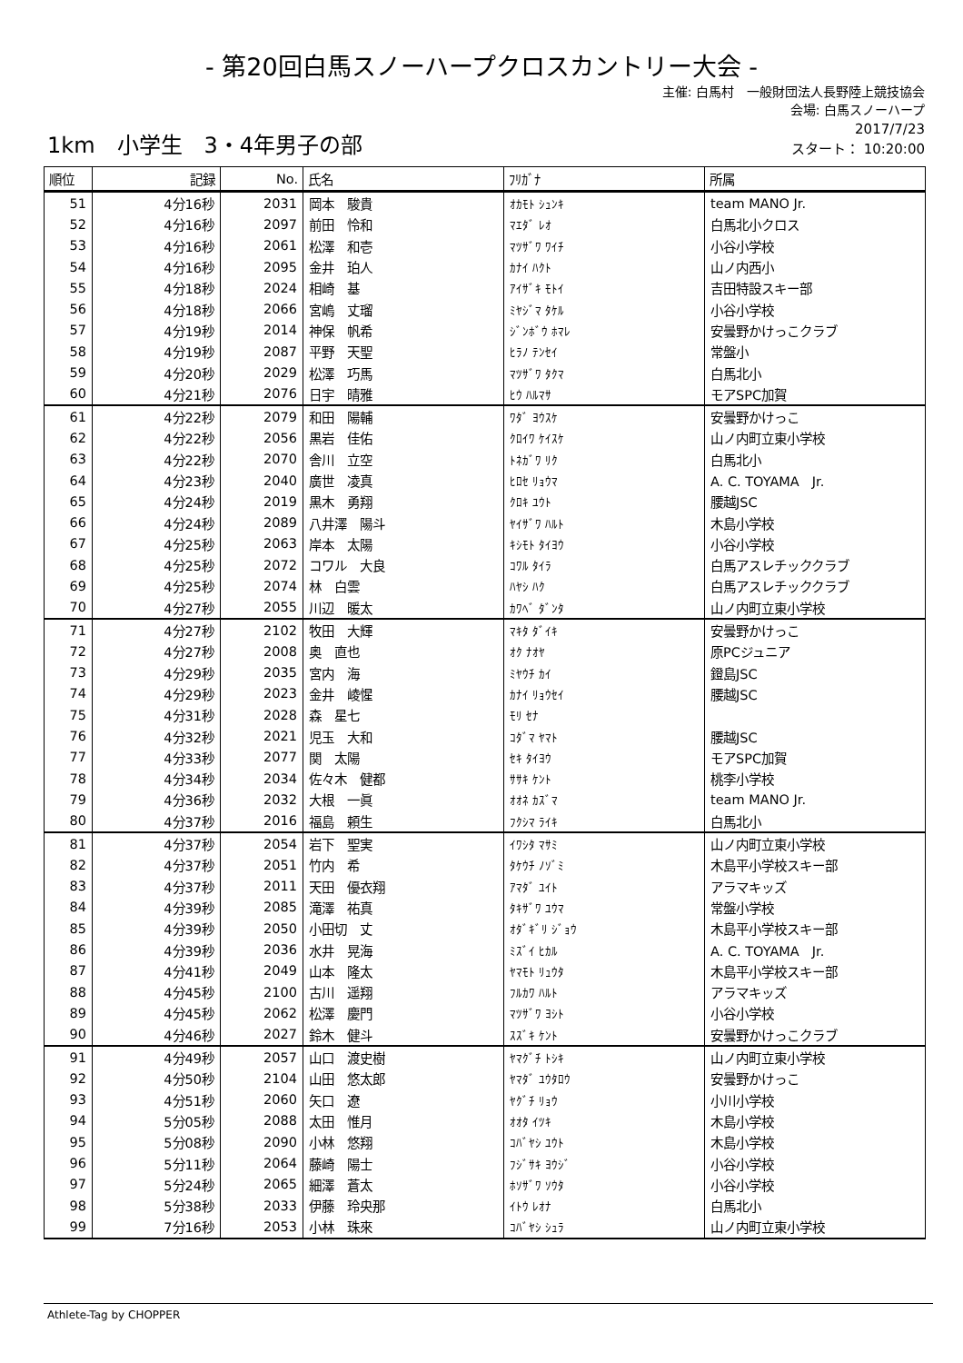- 第20回白馬スノーハープクロスカントリー大会 -
主催: 白馬村　一般財団法人長野陸上競技協会
会場: 白馬スノーハープ
1km　小学生　3・4年男子の部
2017/7/23
スタート： 10:20:00
| 順位 | 記録 | No. | 氏名 | ﾌﾘｶﾞﾅ | 所属 |
| --- | --- | --- | --- | --- | --- |
| 51 | 4分16秒 | 2031 | 岡本 駿貴 | ｵｶﾓﾄ ｼｭﾝｷ | team MANO Jr. |
| 52 | 4分16秒 | 2097 | 前田 怜和 | ﾏｴﾀﾞ ﾚｵ | 白馬北小クロス |
| 53 | 4分16秒 | 2061 | 松澤 和壱 | ﾏﾂｻﾞﾜ ﾜｲﾁ | 小谷小学校 |
| 54 | 4分16秒 | 2095 | 金井 珀人 | ｶﾅｲ ﾊｸﾄ | 山ノ内西小 |
| 55 | 4分18秒 | 2024 | 相崎 基 | ｱｲｻﾞｷ ﾓﾄｲ | 吉田特設スキー部 |
| 56 | 4分18秒 | 2066 | 宮嶋 丈瑠 | ﾐﾔｼﾞﾏ ﾀｹﾙ | 小谷小学校 |
| 57 | 4分19秒 | 2014 | 神保 帆希 | ｼﾞﾝﾎﾞｳ ﾎﾏﾚ | 安曇野かけっこクラブ |
| 58 | 4分19秒 | 2087 | 平野 天聖 | ﾋﾗﾉ ﾃﾝｾｲ | 常盤小 |
| 59 | 4分20秒 | 2029 | 松澤 巧馬 | ﾏﾂｻﾞﾜ ﾀｸﾏ | 白馬北小 |
| 60 | 4分21秒 | 2076 | 日宇 晴雅 | ﾋｳ ﾊﾙﾏｻ | モアSPC加賀 |
| 61 | 4分22秒 | 2079 | 和田 陽輔 | ﾜﾀﾞ ﾖｳｽｹ | 安曇野かけっこ |
| 62 | 4分22秒 | 2056 | 黒岩 佳佑 | ｸﾛｲﾜ ｹｲｽｹ | 山ノ内町立東小学校 |
| 63 | 4分22秒 | 2070 | 舎川 立空 | ﾄﾈｶﾞﾜ ﾘｸ | 白馬北小 |
| 64 | 4分23秒 | 2040 | 廣世 凌真 | ﾋﾛｾ ﾘｮｳﾏ | A. C. TOYAMA Jr. |
| 65 | 4分24秒 | 2019 | 黒木 勇翔 | ｸﾛｷ ﾕｳﾄ | 腰越JSC |
| 66 | 4分24秒 | 2089 | 八井澤 陽斗 | ﾔｲｻﾞﾜ ﾊﾙﾄ | 木島小学校 |
| 67 | 4分25秒 | 2063 | 岸本 太陽 | ｷｼﾓﾄ ﾀｲﾖｳ | 小谷小学校 |
| 68 | 4分25秒 | 2072 | コワル 大良 | ｺﾜﾙ ﾀｲﾗ | 白馬アスレチッククラブ |
| 69 | 4分25秒 | 2074 | 林 白雲 | ﾊﾔｼ ﾊｸ | 白馬アスレチッククラブ |
| 70 | 4分27秒 | 2055 | 川辺 暖太 | ｶﾜﾍﾞ ﾀﾞﾝﾀ | 山ノ内町立東小学校 |
| 71 | 4分27秒 | 2102 | 牧田 大輝 | ﾏｷﾀ ﾀﾞｲｷ | 安曇野かけっこ |
| 72 | 4分27秒 | 2008 | 奥 直也 | ｵｸ ﾅｵﾔ | 原PCジュニア |
| 73 | 4分29秒 | 2035 | 宮内 海 | ﾐﾔｳﾁ ｶｲ | 鐙島JSC |
| 74 | 4分29秒 | 2023 | 金井 崚惺 | ｶﾅｲ ﾘｮｳｾｲ | 腰越JSC |
| 75 | 4分31秒 | 2028 | 森 星七 | ﾓﾘ ｾﾅ | |
| 76 | 4分32秒 | 2021 | 児玉 大和 | ｺﾀﾞﾏ ﾔﾏﾄ | 腰越JSC |
| 77 | 4分33秒 | 2077 | 関 太陽 | ｾｷ ﾀｲﾖｳ | モアSPC加賀 |
| 78 | 4分34秒 | 2034 | 佐々木 健都 | ｻｻｷ ｹﾝﾄ | 桃李小学校 |
| 79 | 4分36秒 | 2032 | 大根 一眞 | ｵｵﾈ ｶｽﾞﾏ | team MANO Jr. |
| 80 | 4分37秒 | 2016 | 福島 頼生 | ﾌｸｼﾏ ﾗｲｷ | 白馬北小 |
| 81 | 4分37秒 | 2054 | 岩下 聖実 | ｲﾜｼﾀ ﾏｻﾐ | 山ノ内町立東小学校 |
| 82 | 4分37秒 | 2051 | 竹内 希 | ﾀｹｳﾁ ﾉｿﾞﾐ | 木島平小学校スキー部 |
| 83 | 4分37秒 | 2011 | 天田 優衣翔 | ｱﾏﾀﾞ ﾕｲﾄ | アラマキッズ |
| 84 | 4分39秒 | 2085 | 滝澤 祐真 | ﾀｷｻﾞﾜ ﾕｳﾏ | 常盤小学校 |
| 85 | 4分39秒 | 2050 | 小田切 丈 | ｵﾀﾞｷﾞﾘ ｼﾞｮｳ | 木島平小学校スキー部 |
| 86 | 4分39秒 | 2036 | 水井 晃海 | ﾐｽﾞｲ ﾋｶﾙ | A. C. TOYAMA Jr. |
| 87 | 4分41秒 | 2049 | 山本 隆太 | ﾔﾏﾓﾄ ﾘｭｳﾀ | 木島平小学校スキー部 |
| 88 | 4分45秒 | 2100 | 古川 遥翔 | ﾌﾙｶﾜ ﾊﾙﾄ | アラマキッズ |
| 89 | 4分45秒 | 2062 | 松澤 慶門 | ﾏﾂｻﾞﾜ ﾖｼﾄ | 小谷小学校 |
| 90 | 4分46秒 | 2027 | 鈴木 健斗 | ｽｽﾞｷ ｹﾝﾄ | 安曇野かけっこクラブ |
| 91 | 4分49秒 | 2057 | 山口 渡史樹 | ﾔﾏｸﾞﾁ ﾄｼｷ | 山ノ内町立東小学校 |
| 92 | 4分50秒 | 2104 | 山田 悠太郎 | ﾔﾏﾀﾞ ﾕｳﾀﾛｳ | 安曇野かけっこ |
| 93 | 4分51秒 | 2060 | 矢口 遼 | ﾔｸﾞﾁ ﾘｮｳ | 小川小学校 |
| 94 | 5分05秒 | 2088 | 太田 惟月 | ｵｵﾀ ｲﾂｷ | 木島小学校 |
| 95 | 5分08秒 | 2090 | 小林 悠翔 | ｺﾊﾞﾔｼ ﾕｳﾄ | 木島小学校 |
| 96 | 5分11秒 | 2064 | 藤崎 陽士 | ﾌｼﾞｻｷ ﾖｳｼﾞ | 小谷小学校 |
| 97 | 5分24秒 | 2065 | 細澤 蒼太 | ﾎｿｻﾞﾜ ｿｳﾀ | 小谷小学校 |
| 98 | 5分38秒 | 2033 | 伊藤 玲央那 | ｲﾄｳ ﾚｵﾅ | 白馬北小 |
| 99 | 7分16秒 | 2053 | 小林 珠來 | ｺﾊﾞﾔｼ ｼｭﾗ | 山ノ内町立東小学校 |
Athlete-Tag by CHOPPER